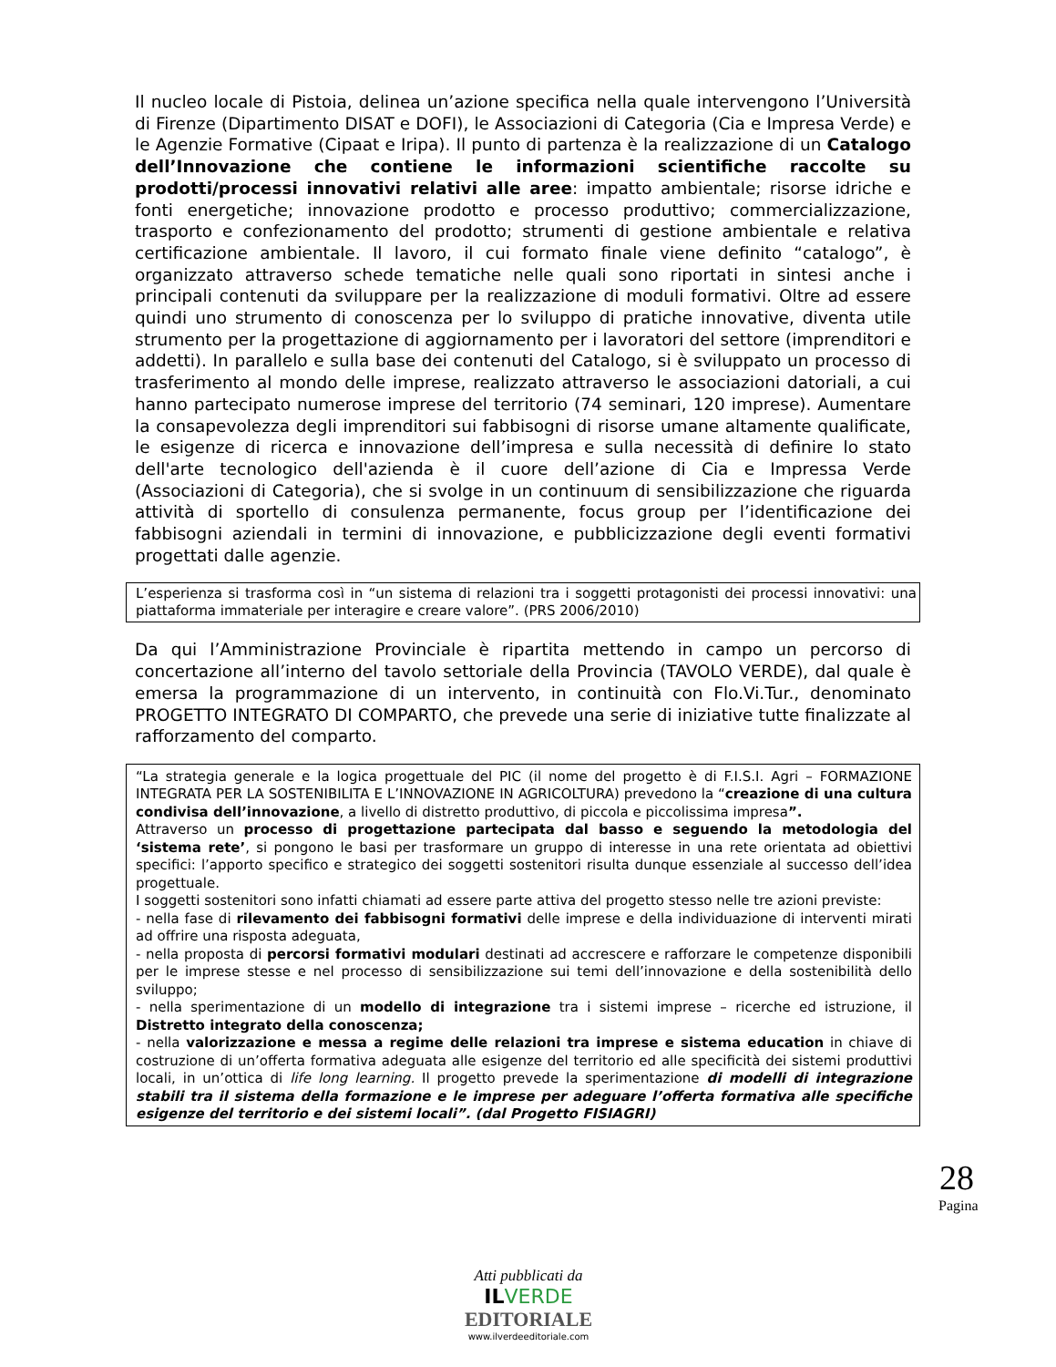Il nucleo locale di Pistoia, delinea un’azione specifica nella quale intervengono l’Università di Firenze (Dipartimento DISAT e DOFI), le Associazioni di Categoria (Cia e Impresa Verde) e le Agenzie Formative (Cipaat e Iripa). Il punto di partenza è la realizzazione di un Catalogo dell’Innovazione che contiene le informazioni scientifiche raccolte su prodotti/processi innovativi relativi alle aree: impatto ambientale; risorse idriche e fonti energetiche; innovazione prodotto e processo produttivo; commercializzazione, trasporto e confezionamento del prodotto; strumenti di gestione ambientale e relativa certificazione ambientale. Il lavoro, il cui formato finale viene definito “catalogo”, è organizzato attraverso schede tematiche nelle quali sono riportati in sintesi anche i principali contenuti da sviluppare per la realizzazione di moduli formativi. Oltre ad essere quindi uno strumento di conoscenza per lo sviluppo di pratiche innovative, diventa utile strumento per la progettazione di aggiornamento per i lavoratori del settore (imprenditori e addetti). In parallelo e sulla base dei contenuti del Catalogo, si è sviluppato un processo di trasferimento al mondo delle imprese, realizzato attraverso le associazioni datoriali, a cui hanno partecipato numerose imprese del territorio (74 seminari, 120 imprese). Aumentare la consapevolezza degli imprenditori sui fabbisogni di risorse umane altamente qualificate, le esigenze di ricerca e innovazione dell’impresa e sulla necessità di definire lo stato dell'arte tecnologico dell'azienda è il cuore dell’azione di Cia e Impressa Verde (Associazioni di Categoria), che si svolge in un continuum di sensibilizzazione che riguarda attività di sportello di consulenza permanente, focus group per l’identificazione dei fabbisogni aziendali in termini di innovazione, e pubblicizzazione degli eventi formativi progettati dalle agenzie.
L’esperienza si trasforma così in “un sistema di relazioni tra i soggetti protagonisti dei processi innovativi: una piattaforma immateriale per interagire e creare valore”. (PRS 2006/2010)
Da qui l’Amministrazione Provinciale è ripartita mettendo in campo un percorso di concertazione all’interno del tavolo settoriale della Provincia (TAVOLO VERDE), dal quale è emersa la programmazione di un intervento, in continuità con Flo.Vi.Tur., denominato PROGETTO INTEGRATO DI COMPARTO, che prevede una serie di iniziative tutte finalizzate al rafforzamento del comparto.
“La strategia generale e la logica progettuale del PIC (il nome del progetto è di F.I.S.I. Agri – FORMAZIONE INTEGRATA PER LA SOSTENIBILITA E L’INNOVAZIONE IN AGRICOLTURA) prevedono la “creazione di una cultura condivisa dell’innovazione, a livello di distretto produttivo, di piccola e piccolissima impresa”.
Attraverso un processo di progettazione partecipata dal basso e seguendo la metodologia del ‘sistema rete’, si pongono le basi per trasformare un gruppo di interesse in una rete orientata ad obiettivi specifici: l’apporto specifico e strategico dei soggetti sostenitori risulta dunque essenziale al successo dell’idea progettuale.
I soggetti sostenitori sono infatti chiamati ad essere parte attiva del progetto stesso nelle tre azioni previste:
- nella fase di rilevamento dei fabbisogni formativi delle imprese e della individuazione di interventi mirati ad offrire una risposta adeguata,
- nella proposta di percorsi formativi modulari destinati ad accrescere e rafforzare le competenze disponibili per le imprese stesse e nel processo di sensibilizzazione sui temi dell’innovazione e della sostenibilità dello sviluppo;
- nella sperimentazione di un modello di integrazione tra i sistemi imprese – ricerche ed istruzione, il Distretto integrato della conoscenza;
- nella valorizzazione e messa a regime delle relazioni tra imprese e sistema education in chiave di costruzione di un’offerta formativa adeguata alle esigenze del territorio ed alle specificità dei sistemi produttivi locali, in un’ottica di life long learning. Il progetto prevede la sperimentazione di modelli di integrazione stabili tra il sistema della formazione e le imprese per adeguare l’offerta formativa alle specifiche esigenze del territorio e dei sistemi locali”. (dal Progetto FISIAGRI)
28
Pagina
Atti pubblicati da
ILVERDE
EDITORIALE
www.ilverdeeditoriale.com